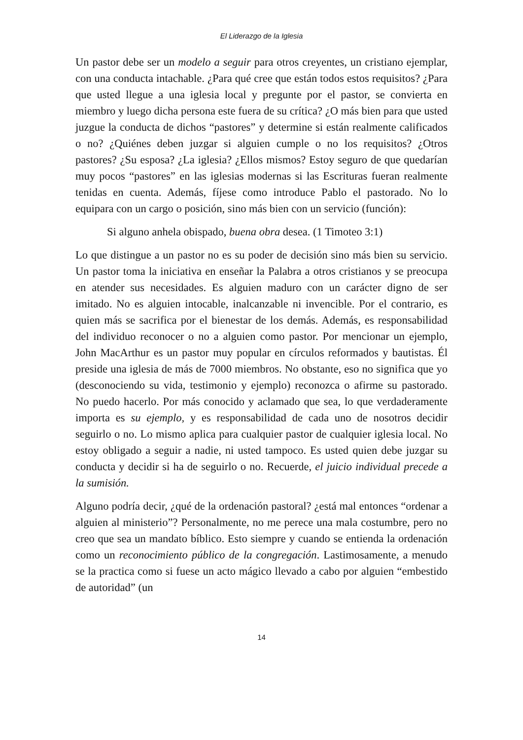El Liderazgo de la Iglesia
Un pastor debe ser un modelo a seguir para otros creyentes, un cristiano ejemplar, con una conducta intachable. ¿Para qué cree que están todos estos requisitos? ¿Para que usted llegue a una iglesia local y pregunte por el pastor, se convierta en miembro y luego dicha persona este fuera de su crítica? ¿O más bien para que usted juzgue la conducta de dichos “pastores” y determine si están realmente calificados o no? ¿Quiénes deben juzgar si alguien cumple o no los requisitos? ¿Otros pastores? ¿Su esposa? ¿La iglesia? ¿Ellos mismos? Estoy seguro de que quedarían muy pocos “pastores” en las iglesias modernas si las Escrituras fueran realmente tenidas en cuenta. Además, fíjese como introduce Pablo el pastorado. No lo equipara con un cargo o posición, sino más bien con un servicio (función):
Si alguno anhela obispado, buena obra desea. (1 Timoteo 3:1)
Lo que distingue a un pastor no es su poder de decisión sino más bien su servicio. Un pastor toma la iniciativa en enseñar la Palabra a otros cristianos y se preocupa en atender sus necesidades. Es alguien maduro con un carácter digno de ser imitado. No es alguien intocable, inalcanzable ni invencible. Por el contrario, es quien más se sacrifica por el bienestar de los demás. Además, es responsabilidad del individuo reconocer o no a alguien como pastor. Por mencionar un ejemplo, John MacArthur es un pastor muy popular en círculos reformados y bautistas. Él preside una iglesia de más de 7000 miembros. No obstante, eso no significa que yo (desconociendo su vida, testimonio y ejemplo) reconozca o afirme su pastorado. No puedo hacerlo. Por más conocido y aclamado que sea, lo que verdaderamente importa es su ejemplo, y es responsabilidad de cada uno de nosotros decidir seguirlo o no. Lo mismo aplica para cualquier pastor de cualquier iglesia local. No estoy obligado a seguir a nadie, ni usted tampoco. Es usted quien debe juzgar su conducta y decidir si ha de seguirlo o no. Recuerde, el juicio individual precede a la sumisión.
Alguno podría decir, ¿qué de la ordenación pastoral? ¿está mal entonces “ordenar a alguien al ministerio”? Personalmente, no me perece una mala costumbre, pero no creo que sea un mandato bíblico. Esto siempre y cuando se entienda la ordenación como un reconocimiento público de la congregación. Lastimosamente, a menudo se la practica como si fuese un acto mágico llevado a cabo por alguien “embestido de autoridad” (un
14